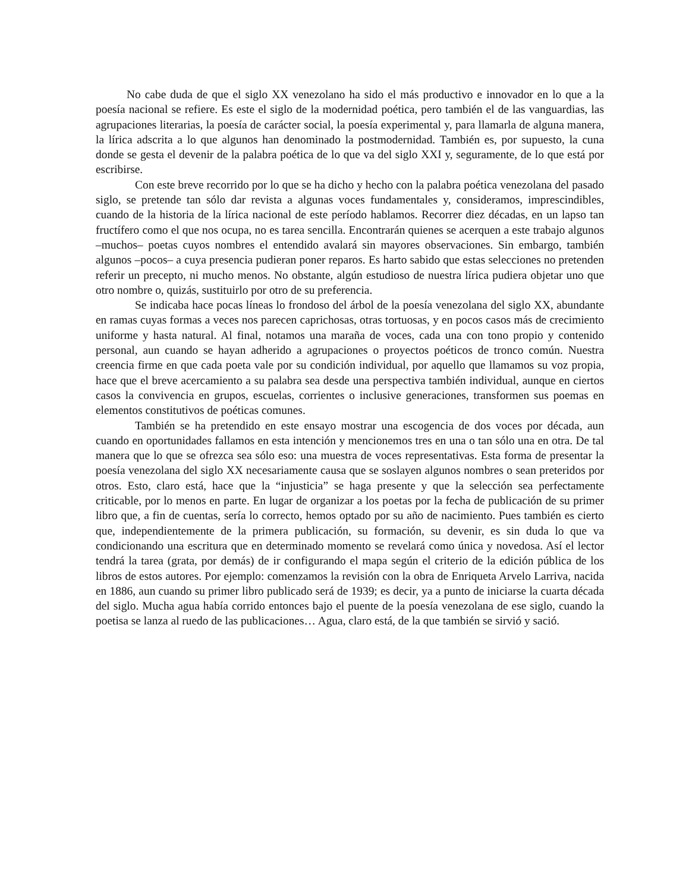No cabe duda de que el siglo XX venezolano ha sido el más productivo e innovador en lo que a la poesía nacional se refiere. Es este el siglo de la modernidad poética, pero también el de las vanguardias, las agrupaciones literarias, la poesía de carácter social, la poesía experimental y, para llamarla de alguna manera, la lírica adscrita a lo que algunos han denominado la post­modernidad. También es, por supuesto, la cuna donde se gesta el devenir de la palabra poética de lo que va del siglo XXI y, seguramente, de lo que está por escribirse.
Con este breve recorrido por lo que se ha dicho y hecho con la palabra poética venezo­lana del pasado siglo, se pretende tan sólo dar revista a algunas voces fundamentales y, consid­eramos, imprescindibles, cuando de la historia de la lírica nacional de este período hablamos. Recorrer diez décadas, en un lapso tan fructífero como el que nos ocupa, no es tarea sencilla. Encontrarán quienes se acerquen a este trabajo algunos –muchos– poetas cuyos nombres el entendido avalará sin mayores observaciones. Sin embargo, también algunos –pocos– a cuya presencia pudieran poner reparos. Es harto sabido que estas selecciones no pretenden referir un precepto, ni mucho menos. No obstante, algún estudioso de nuestra lírica pudiera objetar uno que otro nombre o, quizás, sustituirlo por otro de su preferencia.
Se indicaba hace pocas líneas lo frondoso del árbol de la poesía venezolana del siglo XX, abundante en ramas cuyas formas a veces nos parecen caprichosas, otras tortuosas, y en po­cos casos más de crecimiento uniforme y hasta natural. Al final, notamos una maraña de voces, cada una con tono propio y contenido personal, aun cuando se hayan adherido a agrupaciones o proyectos poéticos de tronco común. Nuestra creencia firme en que cada poeta vale por su condición individual, por aquello que llamamos su voz propia, hace que el breve acercamiento a su palabra sea desde una perspectiva también individual, aunque en ciertos casos la convivencia en grupos, escuelas, corrientes o inclusive generaciones, transformen sus poemas en elementos constitutivos de poéticas comunes.
También se ha pretendido en este ensayo mostrar una escogencia de dos voces por dé­cada, aun cuando en oportunidades fallamos en esta intención y mencionemos tres en una o tan sólo una en otra. De tal manera que lo que se ofrezca sea sólo eso: una muestra de voces rep­resentativas. Esta forma de presentar la poesía venezolana del siglo XX necesariamente causa que se soslayen algunos nombres o sean preteridos por otros. Esto, claro está, hace que la “in­justicia” se haga presente y que la selección sea perfectamente criticable, por lo menos en parte. En lugar de organizar a los poetas por la fecha de publicación de su primer libro que, a fin de cuentas, sería lo correcto, hemos optado por su año de nacimiento. Pues también es cierto que, independientemente de la primera publicación, su formación, su devenir, es sin duda lo que va condicionando una escritura que en determinado momento se revelará como única y novedosa. Así el lector tendrá la tarea (grata, por demás) de ir configurando el mapa según el criterio de la edición pública de los libros de estos autores. Por ejemplo: comenzamos la revisión con la obra de Enriqueta Arvelo Larriva, nacida en 1886, aun cuando su primer libro publicado será de 1939; es decir, ya a punto de iniciarse la cuarta década del siglo. Mucha agua había corrido entonces bajo el puente de la poesía venezolana de ese siglo, cuando la poetisa se lanza al ruedo de las publicaciones… Agua, claro está, de la que también se sirvió y sació.